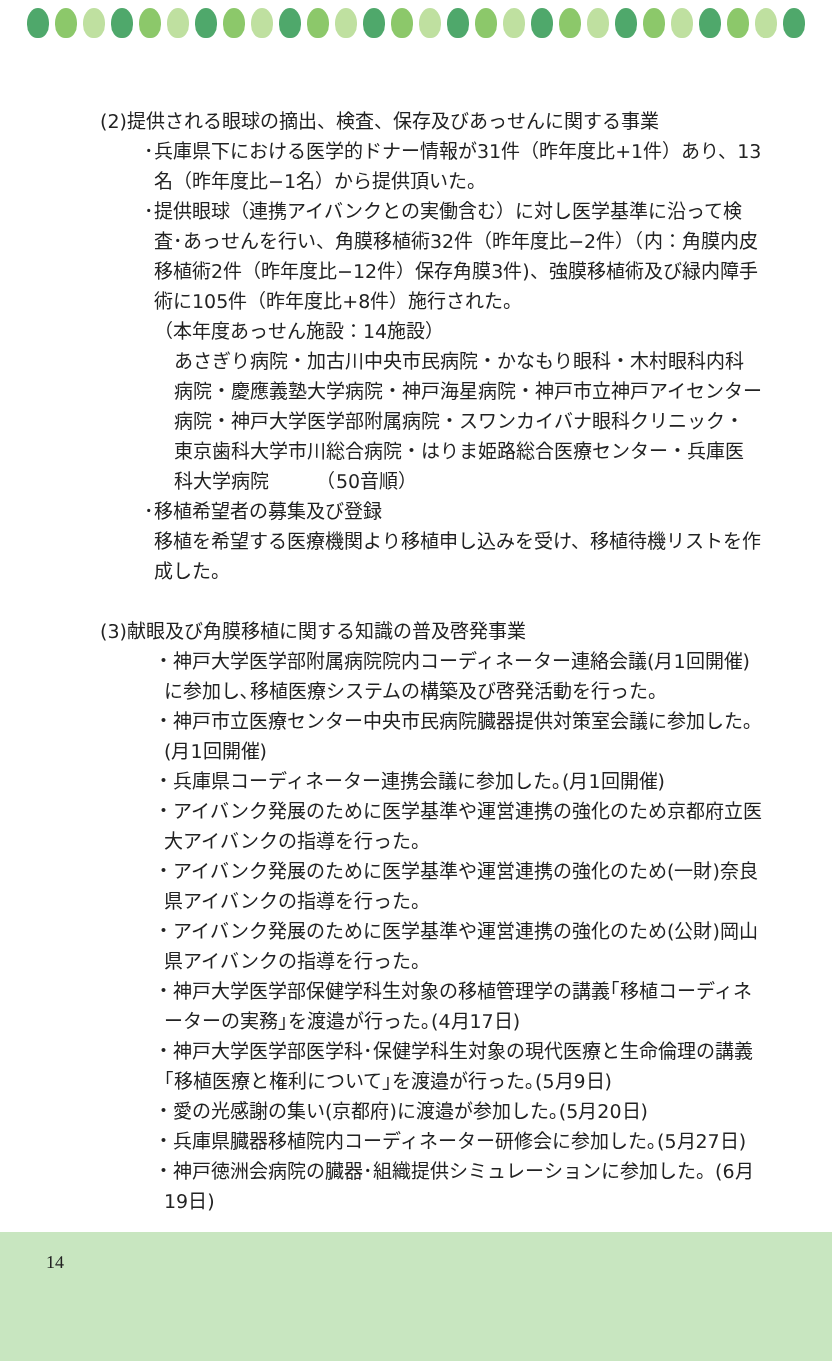(2)提供される眼球の摘出、検査、保存及びあっせんに関する事業
･兵庫県下における医学的ドナー情報が31件（昨年度比+1件）あり、13名（昨年度比−1名）から提供頂いた。
･提供眼球（連携アイバンクとの実働含む）に対し医学基準に沿って検査･あっせんを行い、角膜移植術32件（昨年度比−2件）（内：角膜内皮移植術2件（昨年度比−12件）保存角膜3件)、強膜移植術及び緑内障手術に105件（昨年度比+8件）施行された。
（本年度あっせん施設：14施設）
あさぎり病院・加古川中央市民病院・かなもり眼科・木村眼科内科病院・慶應義塾大学病院・神戸海星病院・神戸市立神戸アイセンター病院・神戸大学医学部附属病院・スワンカイバナ眼科クリニック・東京歯科大学市川総合病院・はりま姫路総合医療センター・兵庫医科大学病院　　　（50音順）
･移植希望者の募集及び登録
移植を希望する医療機関より移植申し込みを受け、移植待機リストを作成した。
(3)献眼及び角膜移植に関する知識の普及啓発事業
・神戸大学医学部附属病院院内コーディネーター連絡会議(月1回開催)に参加し､移植医療システムの構築及び啓発活動を行った。
・神戸市立医療センター中央市民病院臓器提供対策室会議に参加した｡(月1回開催)
・兵庫県コーディネーター連携会議に参加した｡(月1回開催)
・アイバンク発展のために医学基準や運営連携の強化のため京都府立医大アイバンクの指導を行った。
・アイバンク発展のために医学基準や運営連携の強化のため(一財)奈良県アイバンクの指導を行った。
・アイバンク発展のために医学基準や運営連携の強化のため(公財)岡山県アイバンクの指導を行った。
・神戸大学医学部保健学科生対象の移植管理学の講義｢移植コーディネーターの実務｣を渡邉が行った｡(4月17日)
・神戸大学医学部医学科･保健学科生対象の現代医療と生命倫理の講義｢移植医療と権利について｣を渡邉が行った｡(5月9日)
・愛の光感謝の集い(京都府)に渡邉が参加した｡(5月20日)
・兵庫県臓器移植院内コーディネーター研修会に参加した｡(5月27日)
・神戸徳洲会病院の臓器･組織提供シミュレーションに参加した。(6月19日)
14